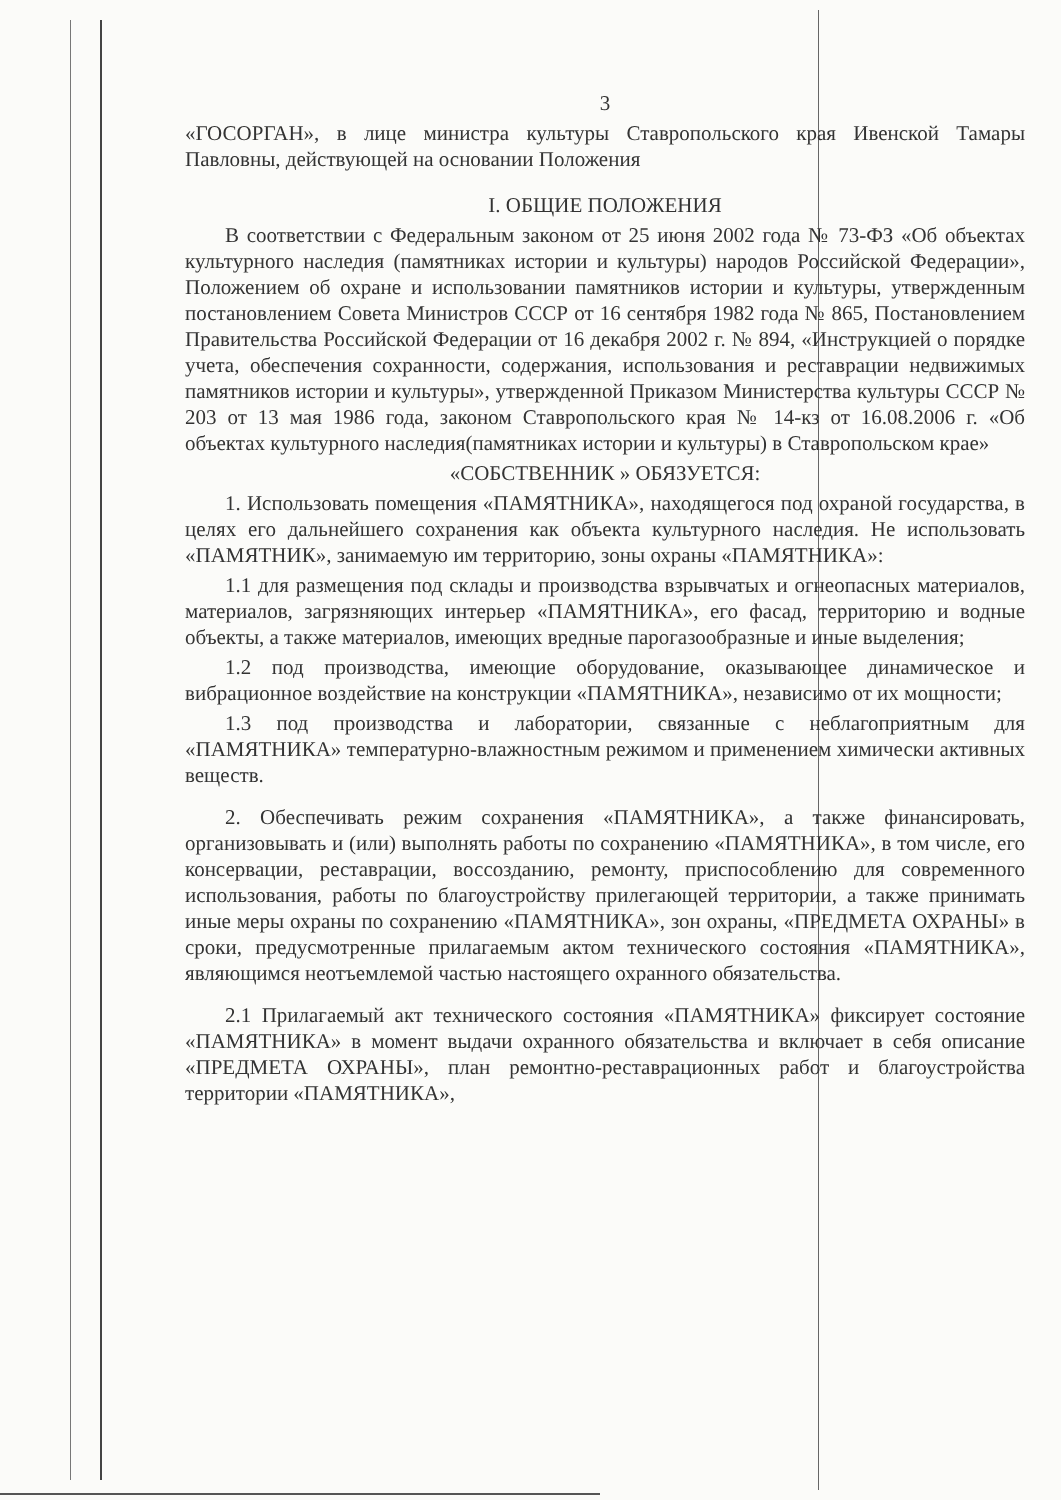3
«ГОСОРГАН», в лице министра культуры Ставропольского края Ивенской Тамары Павловны, действующей на основании Положения
I. ОБЩИЕ ПОЛОЖЕНИЯ
В соответствии с Федеральным законом от 25 июня 2002 года № 73-ФЗ «Об объектах культурного наследия (памятниках истории и культуры) народов Российской Федерации», Положением об охране и использовании памятников истории и культуры, утвержденным постановлением Совета Министров СССР от 16 сентября 1982 года № 865, Постановлением Правительства Российской Федерации от 16 декабря 2002 г. № 894, «Инструкцией о порядке учета, обеспечения сохранности, содержания, использования и реставрации недвижимых памятников истории и культуры», утвержденной Приказом Министерства культуры СССР № 203 от 13 мая 1986 года, законом Ставропольского края № 14-кз от 16.08.2006 г. «Об объектах культурного наследия(памятниках истории и культуры) в Ставропольском крае»
«СОБСТВЕННИК » ОБЯЗУЕТСЯ:
1. Использовать помещения «ПАМЯТНИКА», находящегося под охраной государства, в целях его дальнейшего сохранения как объекта культурного наследия. Не использовать «ПАМЯТНИК», занимаемую им территорию, зоны охраны «ПАМЯТНИКА»:
1.1 для размещения под склады и производства взрывчатых и огнеопасных материалов, материалов, загрязняющих интерьер «ПАМЯТНИКА», его фасад, территорию и водные объекты, а также материалов, имеющих вредные парогазообразные и иные выделения;
1.2 под производства, имеющие оборудование, оказывающее динамическое и вибрационное воздействие на конструкции «ПАМЯТНИКА», независимо от их мощности;
1.3 под производства и лаборатории, связанные с неблагоприятным для «ПАМЯТНИКА» температурно-влажностным режимом и применением химически активных веществ.
2. Обеспечивать режим сохранения «ПАМЯТНИКА», а также финансировать, организовывать и (или) выполнять работы по сохранению «ПАМЯТНИКА», в том числе, его консервации, реставрации, воссозданию, ремонту, приспособлению для современного использования, работы по благоустройству прилегающей территории, а также принимать иные меры охраны по сохранению «ПАМЯТНИКА», зон охраны, «ПРЕДМЕТА ОХРАНЫ» в сроки, предусмотренные прилагаемым актом технического состояния «ПАМЯТНИКА», являющимся неотъемлемой частью настоящего охранного обязательства.
2.1 Прилагаемый акт технического состояния «ПАМЯТНИКА» фиксирует состояние «ПАМЯТНИКА» в момент выдачи охранного обязательства и включает в себя описание «ПРЕДМЕТА ОХРАНЫ», план ремонтно-реставрационных работ и благоустройства территории «ПАМЯТНИКА»,